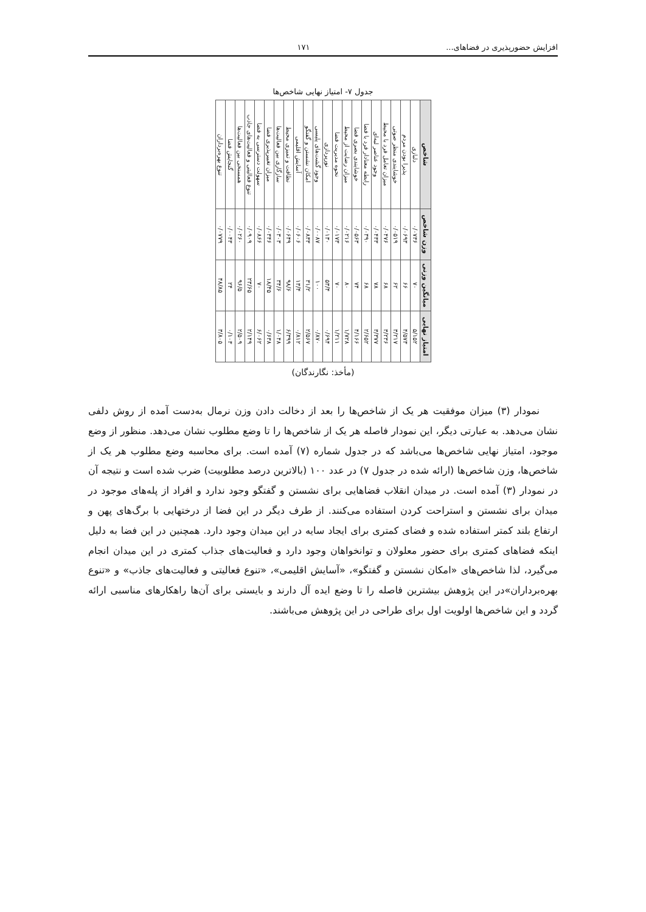افزایش حضورپذیری در فضاهای... ۱۷۱
جدول ۷- امتیاز نهایی شاخص‌ها
| شاخص | دلبازی | پذیرا بودن مردم | خوشایندی منظر صوتی | میزان تعامل فرد با محیط | وجود عناصر لبه‌ای | رابطه معنادار فرد با فضا | خوشایندی بصری فضا | میزان رضایت از محیط | نحوه مدیریت فضا | نورپردازی | وجود گشت‌های پلیسی | امکان نشستن و گفتگو | آسایش اقلیمی | نظافت و تمیزی محیط | سازگاری بین فعالیت‌ها | میزان تغییرپذیری فضا | سهولت دسترسی به فضا | تنوع فعالیتی و فعالیت‌های جاذب | همسنخی بین فعالیت‌ها | گنجایش فضا | تنوع بهره‌برداران |
| وزن شاخص | ۰/۰۷۳۶ | ۰/۰۶۹۳ | ۰/۰۵۱۹ | ۰/۰۴۷۶ | ۰/۰۴۳۳ | ۰/۰۳۹۰ | ۰/۰۵۶۳ | ۰/۰۲۱۶ | ۰/۰۱۷۳ | ۰/۰۱۳۰ | ۰/۰۰۸۷ | ۰/۰۸۳۳ | ۰/۰۶۰۶ | ۰/۰۶۴۹ | ۰/۰۳۰۳ | ۰/۰۳۴۶ | ۰/۰۸۶۶ | ۰/۰۹۰۹ | ۰/۰۲۶۰ | ۰/۰۰۴۳ | ۰/۰۷۷۹ |
| میانگین وزنی | ۷۰ | ۶۶ | ۶۲ | ۶۸ | ۷۸ | ۶۸ | ۷۴ | ۸۰ | ۷۰ | ۵۳/۴ | ۱۰۰ | ۳۱/۲ | ۱۳/۴ | ۹۸/۶ | ۳۴/۶ | ۱۸/۴۵ | ۷۰ | ۲۳/۶۵ | ۹۶/۵ | ۲۴ | ۴۸/۸۵ |
| امتیاز نهایی | ۵/۱۵۲ | ۴/۵۷۳ | ۳/۲۱۷ | ۳/۲۳۶ | ۳/۳۷۷ | ۲/۶۵۲ | ۴/۱۶۶ | ۱/۷۲۸ | ۱/۲۱۱ | ۰/۶۹۴ | ۰/۸۷۰ | ۲/۵۶۷ | ۰/۸۱۲ | ۶/۳۹۹ | ۱/۰۴۸ | ۰/۶۳۸ | ۶/۰۶۲ | ۲/۱۴۹ | ۲/۵۰۹ | ۰/۱۰۳ | ۳/۸۰۵ |
(مأخذ: نگارندگان)
نمودار (۳) میزان موفقیت هر یک از شاخص‌ها را بعد از دخالت دادن وزن نرمال به‌دست آمده از روش دلفی نشان می‌دهد. به عبارتی دیگر، این نمودار فاصله هر یک از شاخص‌ها را تا وضع مطلوب نشان می‌دهد. منظور از وضع موجود، امتیاز نهایی شاخص‌ها می‌باشد که در جدول شماره (۷) آمده است. برای محاسبه وضع مطلوب هر یک از شاخص‌ها، وزن شاخص‌ها (ارائه شده در جدول ۷) در عدد ۱۰۰ (بالاترین درصد مطلوبیت) ضرب شده است و نتیجه آن در نمودار (۳) آمده است. در میدان انقلاب فضاهایی برای نشستن و گفتگو وجود ندارد و افراد از پله‌های موجود در میدان برای نشستن و استراحت کردن استفاده می‌کنند. از طرف دیگر در این فضا از درختهایی با برگ‌های پهن و ارتفاع بلند کمتر استفاده شده و فضای کمتری برای ایجاد سایه در این میدان وجود دارد. همچنین در این فضا به دلیل اینکه فضاهای کمتری برای حضور معلولان و توانخواهان وجود دارد و فعالیت‌های جذاب کمتری در این میدان انجام می‌گیرد، لذا شاخص‌های «امکان نشستن و گفتگو»، «آسایش اقلیمی»، «تنوع فعالیتی و فعالیت‌های جاذب» و «تنوع بهره‌برداران»در این پژوهش بیشترین فاصله را تا وضع ایده آل دارند و بایستی برای آن‌ها راهکارهای مناسبی ارائه گردد و این شاخص‌ها اولویت اول برای طراحی در این پژوهش می‌باشند.